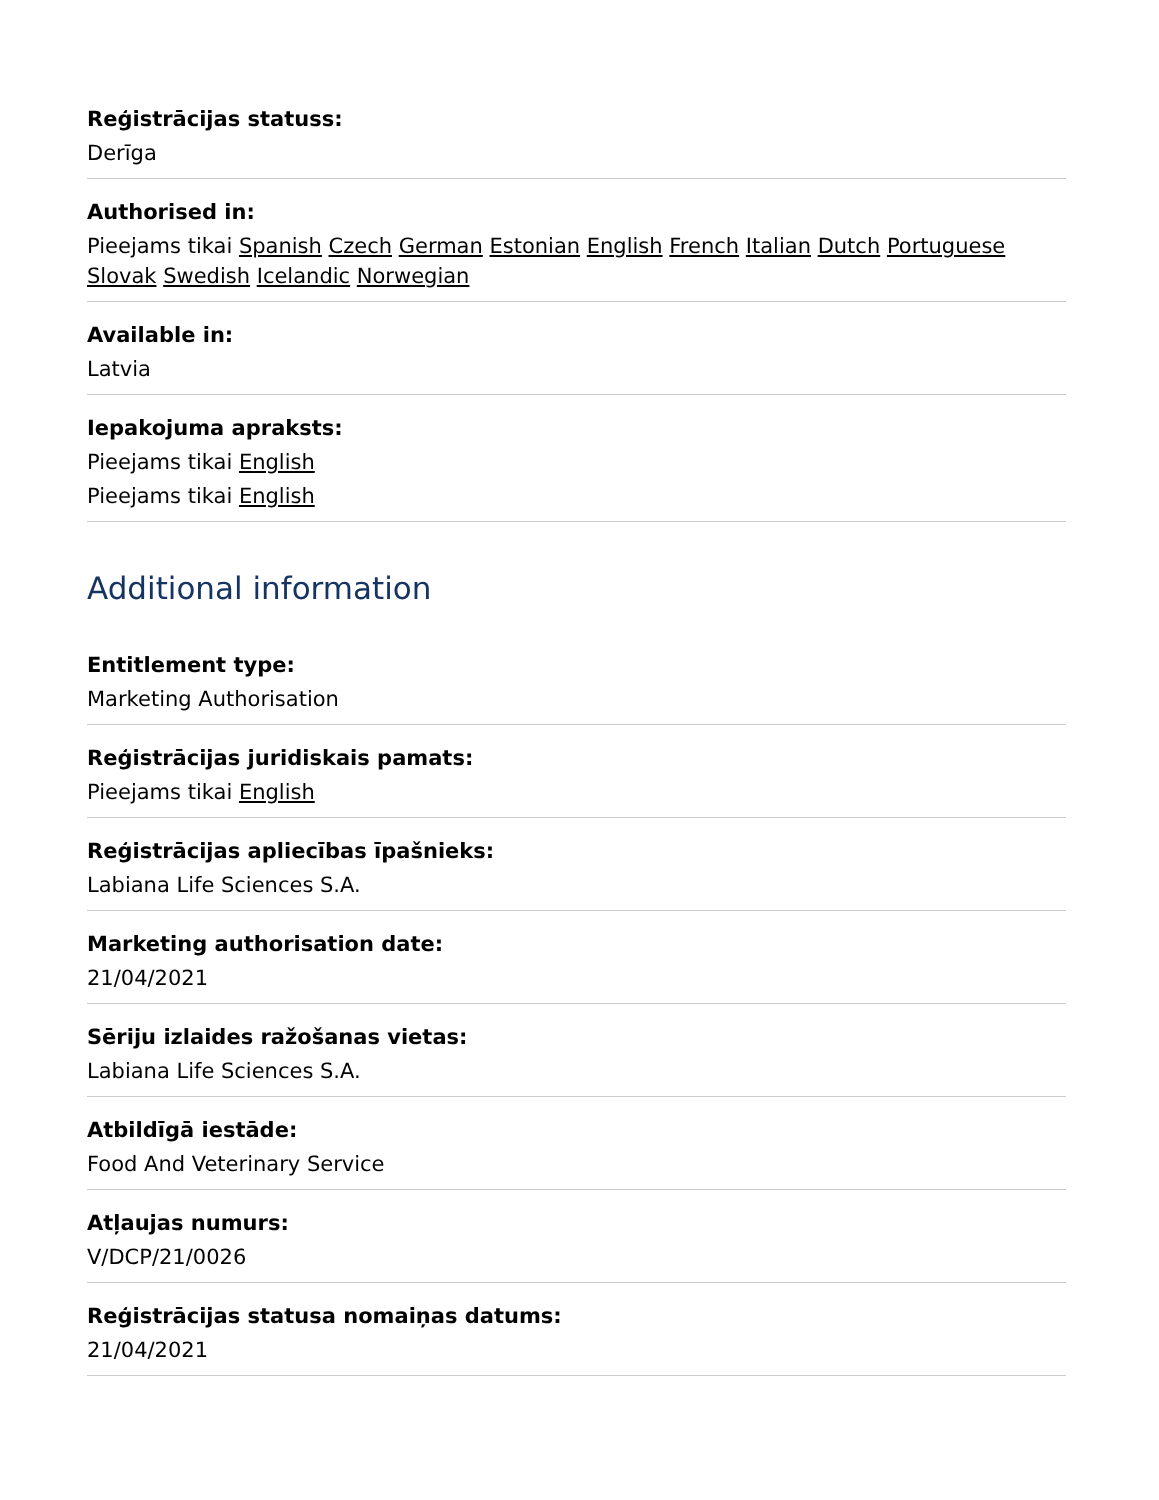Reģistrācijas statuss:
Derīga
Authorised in:
Pieejams tikai Spanish Czech German Estonian English French Italian Dutch Portuguese Slovak Swedish Icelandic Norwegian
Available in:
Latvia
Iepakojuma apraksts:
Pieejams tikai English
Pieejams tikai English
Additional information
Entitlement type:
Marketing Authorisation
Reģistrācijas juridiskais pamats:
Pieejams tikai English
Reģistrācijas apliecības īpašnieks:
Labiana Life Sciences S.A.
Marketing authorisation date:
21/04/2021
Sēriju izlaides ražošanas vietas:
Labiana Life Sciences S.A.
Atbildīgā iestāde:
Food And Veterinary Service
Atļaujas numurs:
V/DCP/21/0026
Reģistrācijas statusa nomaiņas datums:
21/04/2021